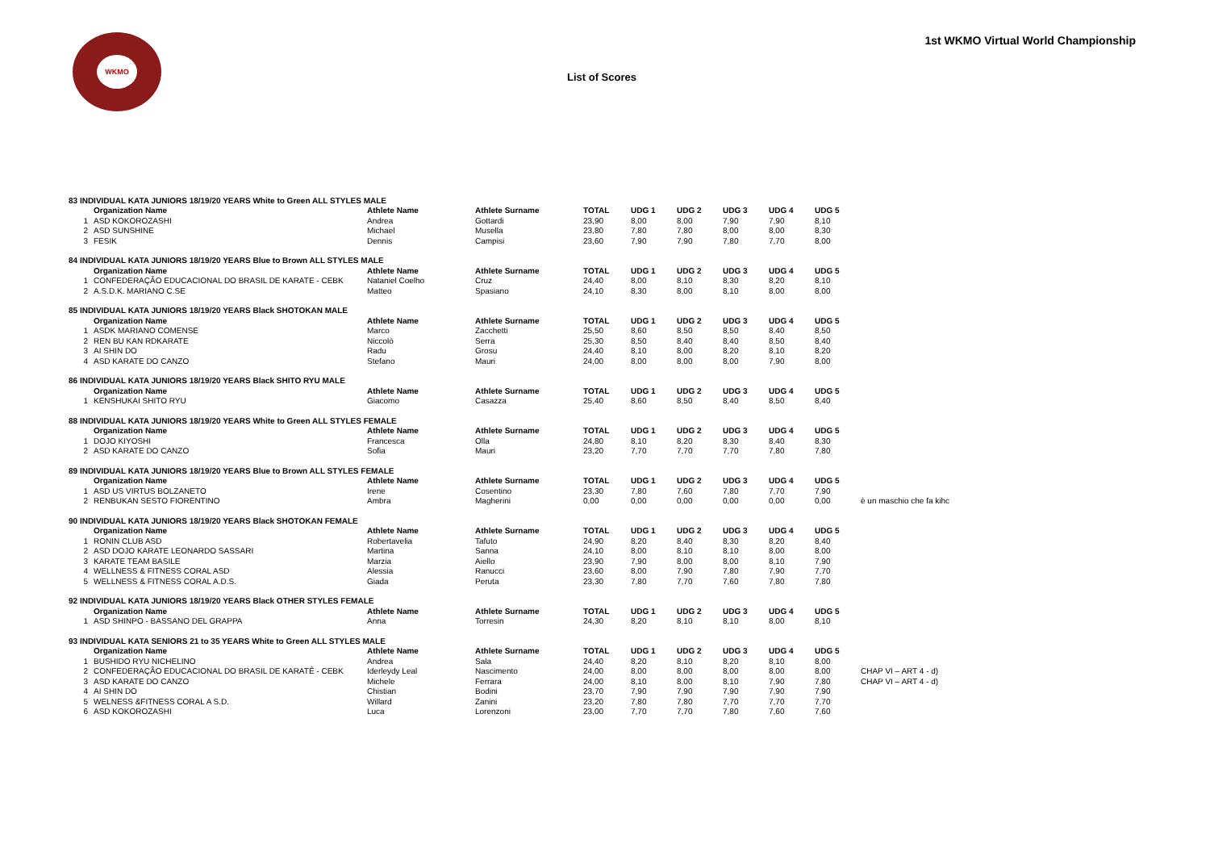WKMO
1st WKMO Virtual World Championship
List of Scores
| 83 INDIVIDUAL KATA JUNIORS 18/19/20 YEARS White to Green ALL STYLES MALE | | | | | | | | | | |
| | Organization Name | Athlete Name | Athlete Surname | TOTAL | UDG 1 | UDG 2 | UDG 3 | UDG 4 | UDG 5 | |
| 1 | ASD KOKOROZASHI | Andrea | Gottardi | 23,90 | 8,00 | 8,00 | 7,90 | 7,90 | 8,10 | |
| 2 | ASD SUNSHINE | Michael | Musella | 23,80 | 7,80 | 7,80 | 8,00 | 8,00 | 8,30 | |
| 3 | FESIK | Dennis | Campisi | 23,60 | 7,90 | 7,90 | 7,80 | 7,70 | 8,00 | |
| 84 INDIVIDUAL KATA JUNIORS 18/19/20 YEARS Blue to Brown ALL STYLES MALE | | | | | | | | | | |
| | Organization Name | Athlete Name | Athlete Surname | TOTAL | UDG 1 | UDG 2 | UDG 3 | UDG 4 | UDG 5 | |
| 1 | CONFEDERAÇÃO EDUCACIONAL DO BRASIL DE KARATE - CEBK | Nataniel Coelho | Cruz | 24,40 | 8,00 | 8,10 | 8,30 | 8,20 | 8,10 | |
| 2 | A.S.D.K. MARIANO C.SE | Matteo | Spasiano | 24,10 | 8,30 | 8,00 | 8,10 | 8,00 | 8,00 | |
| 85 INDIVIDUAL KATA JUNIORS 18/19/20 YEARS Black SHOTOKAN MALE | | | | | | | | | | |
| | Organization Name | Athlete Name | Athlete Surname | TOTAL | UDG 1 | UDG 2 | UDG 3 | UDG 4 | UDG 5 | |
| 1 | ASDK MARIANO COMENSE | Marco | Zacchetti | 25,50 | 8,60 | 8,50 | 8,50 | 8,40 | 8,50 | |
| 2 | REN BU KAN RDKARATE | Niccolò | Serra | 25,30 | 8,50 | 8,40 | 8,40 | 8,50 | 8,40 | |
| 3 | AI SHIN DO | Radu | Grosu | 24,40 | 8,10 | 8,00 | 8,20 | 8,10 | 8,20 | |
| 4 | ASD KARATE DO CANZO | Stefano | Mauri | 24,00 | 8,00 | 8,00 | 8,00 | 7,90 | 8,00 | |
| 86 INDIVIDUAL KATA JUNIORS 18/19/20 YEARS Black SHITO RYU MALE | | | | | | | | | | |
| | Organization Name | Athlete Name | Athlete Surname | TOTAL | UDG 1 | UDG 2 | UDG 3 | UDG 4 | UDG 5 | |
| 1 | KENSHUKAI SHITO RYU | Giacomo | Casazza | 25,40 | 8,60 | 8,50 | 8,40 | 8,50 | 8,40 | |
| 88 INDIVIDUAL KATA JUNIORS 18/19/20 YEARS White to Green ALL STYLES FEMALE | | | | | | | | | | |
| | Organization Name | Athlete Name | Athlete Surname | TOTAL | UDG 1 | UDG 2 | UDG 3 | UDG 4 | UDG 5 | |
| 1 | DOJO KIYOSHI | Francesca | Olla | 24,80 | 8,10 | 8,20 | 8,30 | 8,40 | 8,30 | |
| 2 | ASD KARATE DO CANZO | Sofia | Mauri | 23,20 | 7,70 | 7,70 | 7,70 | 7,80 | 7,80 | |
| 89 INDIVIDUAL KATA JUNIORS 18/19/20 YEARS Blue to Brown ALL STYLES FEMALE | | | | | | | | | | |
| | Organization Name | Athlete Name | Athlete Surname | TOTAL | UDG 1 | UDG 2 | UDG 3 | UDG 4 | UDG 5 | |
| 1 | ASD US VIRTUS BOLZANETO | Irene | Cosentino | 23,30 | 7,80 | 7,60 | 7,80 | 7,70 | 7,90 | |
| 2 | RENBUKAN SESTO FIORENTINO | Ambra | Magherini | 0,00 | 0,00 | 0,00 | 0,00 | 0,00 | 0,00 | è un maschio che fa kihc |
| 90 INDIVIDUAL KATA JUNIORS 18/19/20 YEARS Black SHOTOKAN FEMALE | | | | | | | | | | |
| | Organization Name | Athlete Name | Athlete Surname | TOTAL | UDG 1 | UDG 2 | UDG 3 | UDG 4 | UDG 5 | |
| 1 | RONIN CLUB ASD | Robertavelia | Tafuto | 24,90 | 8,20 | 8,40 | 8,30 | 8,20 | 8,40 | |
| 2 | ASD DOJO KARATE LEONARDO SASSARI | Martina | Sanna | 24,10 | 8,00 | 8,10 | 8,10 | 8,00 | 8,00 | |
| 3 | KARATE TEAM BASILE | Marzia | Aiello | 23,90 | 7,90 | 8,00 | 8,00 | 8,10 | 7,90 | |
| 4 | WELLNESS & FITNESS CORAL ASD | Alessia | Ranucci | 23,60 | 8,00 | 7,90 | 7,80 | 7,90 | 7,70 | |
| 5 | WELLNESS & FITNESS CORAL A.D.S. | Giada | Peruta | 23,30 | 7,80 | 7,70 | 7,60 | 7,80 | 7,80 | |
| 92 INDIVIDUAL KATA JUNIORS 18/19/20 YEARS Black OTHER STYLES FEMALE | | | | | | | | | | |
| | Organization Name | Athlete Name | Athlete Surname | TOTAL | UDG 1 | UDG 2 | UDG 3 | UDG 4 | UDG 5 | |
| 1 | ASD SHINPO - BASSANO DEL GRAPPA | Anna | Torresin | 24,30 | 8,20 | 8,10 | 8,10 | 8,00 | 8,10 | |
| 93 INDIVIDUAL KATA SENIORS 21 to 35 YEARS White to Green ALL STYLES MALE | | | | | | | | | | |
| | Organization Name | Athlete Name | Athlete Surname | TOTAL | UDG 1 | UDG 2 | UDG 3 | UDG 4 | UDG 5 | |
| 1 | BUSHIDO RYU NICHELINO | Andrea | Sala | 24,40 | 8,20 | 8,10 | 8,20 | 8,10 | 8,00 | |
| 2 | CONFEDERAÇÃO EDUCACIONAL DO BRASIL DE KARATÊ - CEBK | Iderleydy Leal | Nascimento | 24,00 | 8,00 | 8,00 | 8,00 | 8,00 | 8,00 | CHAP VI – ART 4 - d) |
| 3 | ASD KARATE DO CANZO | Michele | Ferrara | 24,00 | 8,10 | 8,00 | 8,10 | 7,90 | 7,80 | CHAP VI – ART 4 - d) |
| 4 | AI SHIN DO | Chistian | Bodini | 23,70 | 7,90 | 7,90 | 7,90 | 7,90 | 7,90 | |
| 5 | WELNESS &FITNESS CORAL A S.D. | Willard | Zanini | 23,20 | 7,80 | 7,80 | 7,70 | 7,70 | 7,70 | |
| 6 | ASD KOKOROZASHI | Luca | Lorenzoni | 23,00 | 7,70 | 7,70 | 7,80 | 7,60 | 7,60 | |